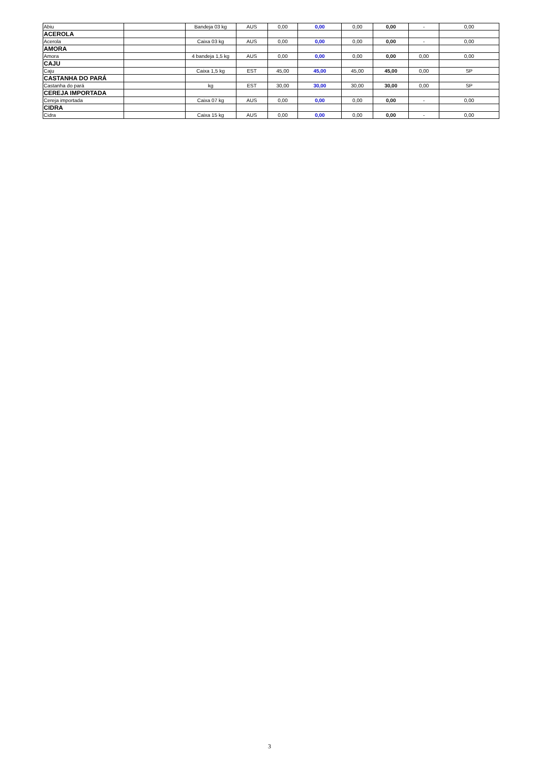| Abiu | | Bandeja 03 kg | AUS | 0,00 | 0,00 | 0,00 | 0,00 | - | 0,00 |
| ACEROLA | | | | | | | | | |
| Acerola | | Caixa 03 kg | AUS | 0,00 | 0,00 | 0,00 | 0,00 | - | 0,00 |
| AMORA | | | | | | | | | |
| Amora | | 4 bandeja 1,5 kg | AUS | 0,00 | 0,00 | 0,00 | 0,00 | 0,00 | 0,00 |
| CAJU | | | | | | | | | |
| Caju | | Caixa 1,5 kg | EST | 45,00 | 45,00 | 45,00 | 45,00 | 0,00 | SP |
| CASTANHA DO PARÁ | | | | | | | | | |
| Castanha do pará | | kg | EST | 30,00 | 30,00 | 30,00 | 30,00 | 0,00 | SP |
| CEREJA IMPORTADA | | | | | | | | | |
| Cereja importada | | Caixa 07 kg | AUS | 0,00 | 0,00 | 0,00 | 0,00 | - | 0,00 |
| CIDRA | | | | | | | | | |
| Cidra | | Caixa 15 kg | AUS | 0,00 | 0,00 | 0,00 | 0,00 | - | 0,00 |
3